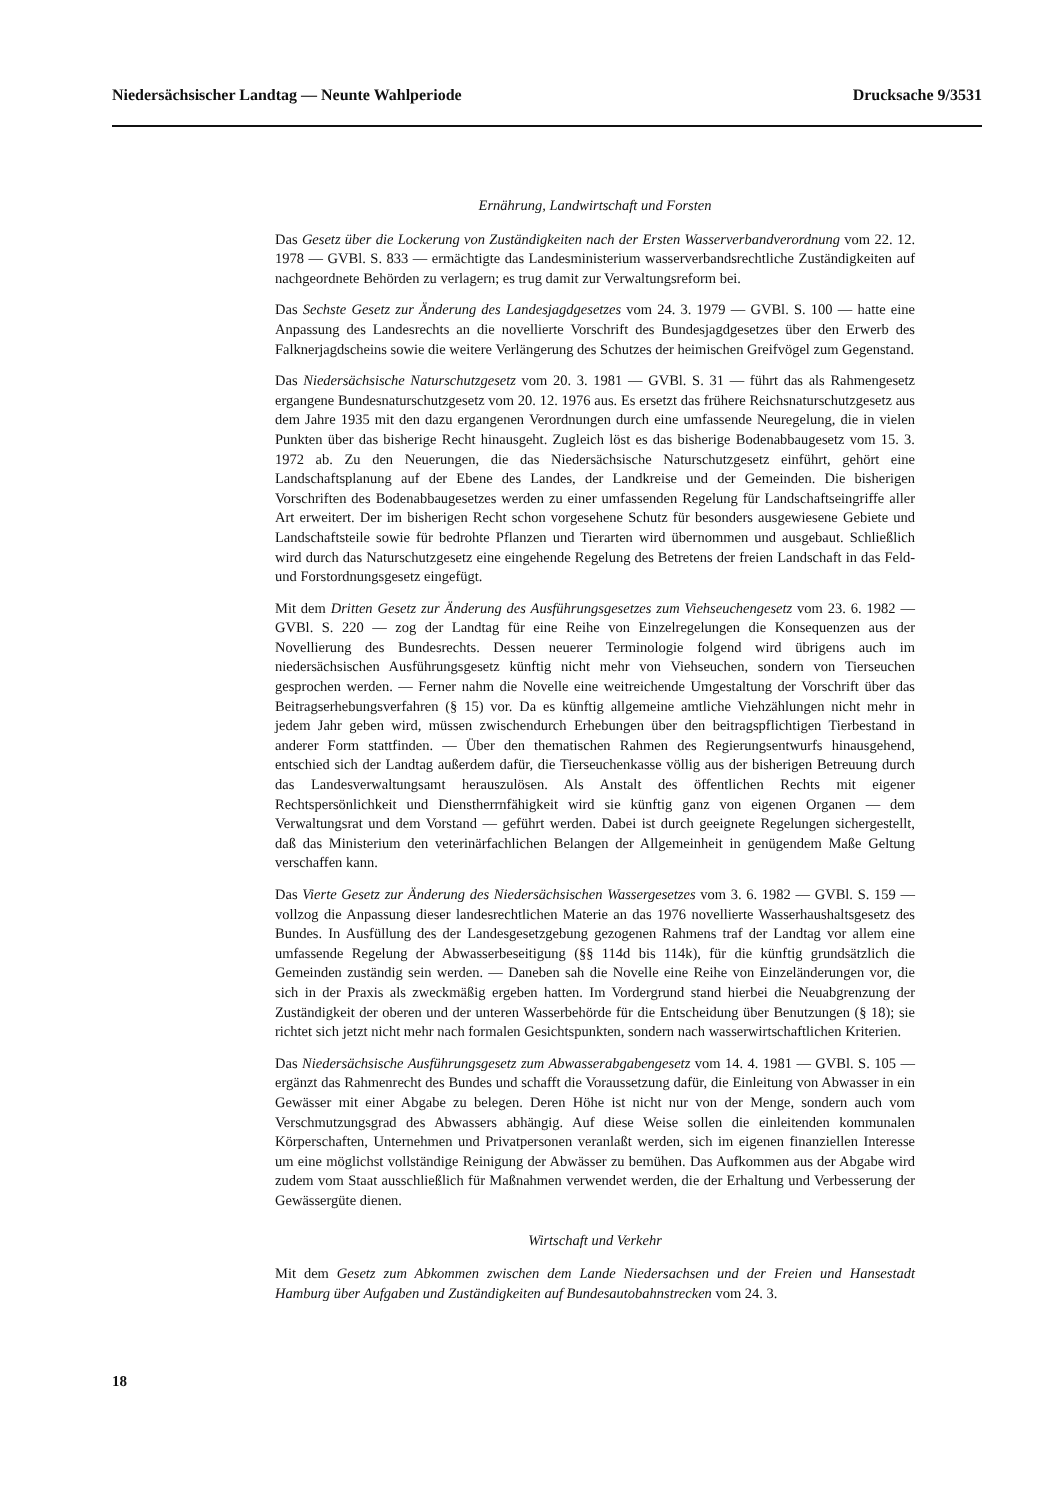Niedersächsischer Landtag — Neunte Wahlperiode Drucksache 9/3531
Ernährung, Landwirtschaft und Forsten
Das Gesetz über die Lockerung von Zuständigkeiten nach der Ersten Wasserverbandverordnung vom 22. 12. 1978 — GVBl. S. 833 — ermächtigte das Landesministerium wasserverbandsrechtliche Zuständigkeiten auf nachgeordnete Behörden zu verlagern; es trug damit zur Verwaltungsreform bei.
Das Sechste Gesetz zur Änderung des Landesjagdgesetzes vom 24. 3. 1979 — GVBl. S. 100 — hatte eine Anpassung des Landesrechts an die novellierte Vorschrift des Bundesjagdgesetzes über den Erwerb des Falknerjagdscheins sowie die weitere Verlängerung des Schutzes der heimischen Greifvögel zum Gegenstand.
Das Niedersächsische Naturschutzgesetz vom 20. 3. 1981 — GVBl. S. 31 — führt das als Rahmengesetz ergangene Bundesnaturschutzgesetz vom 20. 12. 1976 aus. Es ersetzt das frühere Reichsnaturschutzgesetz aus dem Jahre 1935 mit den dazu ergangenen Verordnungen durch eine umfassende Neuregelung, die in vielen Punkten über das bisherige Recht hinausgeht. Zugleich löst es das bisherige Bodenabbaugesetz vom 15. 3. 1972 ab. Zu den Neuerungen, die das Niedersächsische Naturschutzgesetz einführt, gehört eine Landschaftsplanung auf der Ebene des Landes, der Landkreise und der Gemeinden. Die bisherigen Vorschriften des Bodenabbaugesetzes werden zu einer umfassenden Regelung für Landschaftseingriffe aller Art erweitert. Der im bisherigen Recht schon vorgesehene Schutz für besonders ausgewiesene Gebiete und Landschaftsteile sowie für bedrohte Pflanzen und Tierarten wird übernommen und ausgebaut. Schließlich wird durch das Naturschutzgesetz eine eingehende Regelung des Betretens der freien Landschaft in das Feld- und Forstordnungsgesetz eingefügt.
Mit dem Dritten Gesetz zur Änderung des Ausführungsgesetzes zum Viehseuchengesetz vom 23. 6. 1982 — GVBl. S. 220 — zog der Landtag für eine Reihe von Einzelregelungen die Konsequenzen aus der Novellierung des Bundesrechts. Dessen neuerer Terminologie folgend wird übrigens auch im niedersächsischen Ausführungsgesetz künftig nicht mehr von Viehseuchen, sondern von Tierseuchen gesprochen werden. — Ferner nahm die Novelle eine weitreichende Umgestaltung der Vorschrift über das Beitragserhebungsverfahren (§ 15) vor. Da es künftig allgemeine amtliche Viehzählungen nicht mehr in jedem Jahr geben wird, müssen zwischendurch Erhebungen über den beitragspflichtigen Tierbestand in anderer Form stattfinden. — Über den thematischen Rahmen des Regierungsentwurfs hinausgehend, entschied sich der Landtag außerdem dafür, die Tierseuchenkasse völlig aus der bisherigen Betreuung durch das Landesverwaltungsamt herauszulösen. Als Anstalt des öffentlichen Rechts mit eigener Rechtspersönlichkeit und Dienstherrnfähigkeit wird sie künftig ganz von eigenen Organen — dem Verwaltungsrat und dem Vorstand — geführt werden. Dabei ist durch geeignete Regelungen sichergestellt, daß das Ministerium den veterinärfachlichen Belangen der Allgemeinheit in genügendem Maße Geltung verschaffen kann.
Das Vierte Gesetz zur Änderung des Niedersächsischen Wassergesetzes vom 3. 6. 1982 — GVBl. S. 159 — vollzog die Anpassung dieser landesrechtlichen Materie an das 1976 novellierte Wasserhaushaltsgesetz des Bundes. In Ausfüllung des der Landesgesetzgebung gezogenen Rahmens traf der Landtag vor allem eine umfassende Regelung der Abwasserbeseitigung (§§ 114d bis 114k), für die künftig grundsätzlich die Gemeinden zuständig sein werden. — Daneben sah die Novelle eine Reihe von Einzeländerungen vor, die sich in der Praxis als zweckmäßig ergeben hatten. Im Vordergrund stand hierbei die Neuabgrenzung der Zuständigkeit der oberen und der unteren Wasserbehörde für die Entscheidung über Benutzungen (§ 18); sie richtet sich jetzt nicht mehr nach formalen Gesichtspunkten, sondern nach wasserwirtschaftlichen Kriterien.
Das Niedersächsische Ausführungsgesetz zum Abwasserabgabengesetz vom 14. 4. 1981 — GVBl. S. 105 — ergänzt das Rahmenrecht des Bundes und schafft die Voraussetzung dafür, die Einleitung von Abwasser in ein Gewässer mit einer Abgabe zu belegen. Deren Höhe ist nicht nur von der Menge, sondern auch vom Verschmutzungsgrad des Abwassers abhängig. Auf diese Weise sollen die einleitenden kommunalen Körperschaften, Unternehmen und Privatpersonen veranlaßt werden, sich im eigenen finanziellen Interesse um eine möglichst vollständige Reinigung der Abwässer zu bemühen. Das Aufkommen aus der Abgabe wird zudem vom Staat ausschließlich für Maßnahmen verwendet werden, die der Erhaltung und Verbesserung der Gewässergüte dienen.
Wirtschaft und Verkehr
Mit dem Gesetz zum Abkommen zwischen dem Lande Niedersachsen und der Freien und Hansestadt Hamburg über Aufgaben und Zuständigkeiten auf Bundesautobahnstrecken vom 24. 3.
18